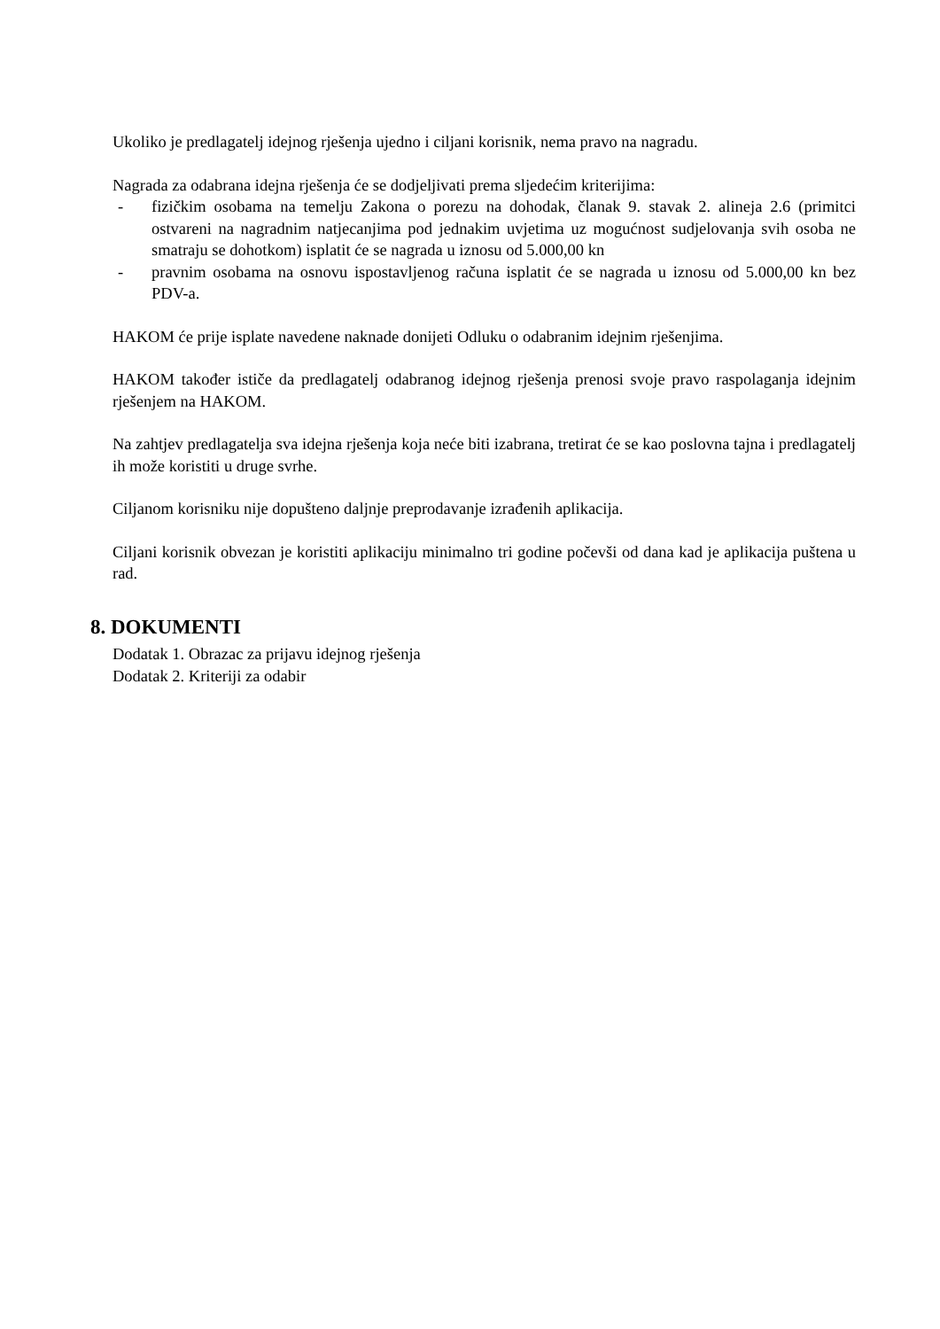Ukoliko je predlagatelj idejnog rješenja ujedno i ciljani korisnik, nema pravo na nagradu.
Nagrada za odabrana idejna rješenja će se dodjeljivati prema sljedećim kriterijima:
- fizičkim osobama na temelju Zakona o porezu na dohodak, članak 9. stavak 2. alineja 2.6 (primitci ostvareni na nagradnim natjecanjima pod jednakim uvjetima uz mogućnost sudjelovanja svih osoba ne smatraju se dohotkom) isplatit će se nagrada u iznosu od 5.000,00 kn
- pravnim osobama na osnovu ispostavljenog računa isplatit će se nagrada u iznosu od 5.000,00 kn bez PDV-a.
HAKOM će prije isplate navedene naknade donijeti Odluku o odabranim idejnim rješenjima.
HAKOM također ističe da predlagatelj odabranog idejnog rješenja prenosi svoje pravo raspolaganja idejnim rješenjem na HAKOM.
Na zahtjev predlagatelja sva idejna rješenja koja neće biti izabrana, tretirat će se kao poslovna tajna i predlagatelj ih može koristiti u druge svrhe.
Ciljanom korisniku nije dopušteno daljnje preprodavanje izrađenih aplikacija.
Ciljani korisnik obvezan je koristiti aplikaciju minimalno tri godine počevši od dana kad je aplikacija puštena u rad.
8. DOKUMENTI
Dodatak 1. Obrazac za prijavu idejnog rješenja
Dodatak 2. Kriteriji za odabir